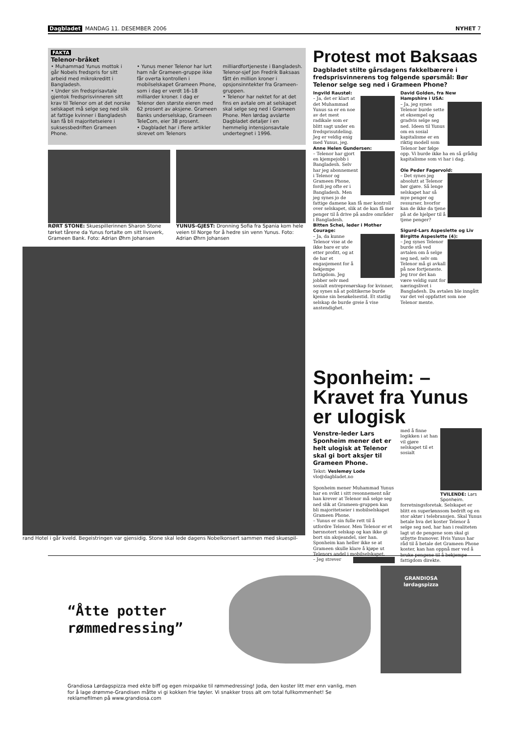Dagbladet MANDAG 11. DESEMBER 2006 NYHET 7
FAKTA
Telenor-bråket
• Muhammad Yunus mottok i går Nobels fredspris for sitt arbeid med mikrokreditt i Bangladesh.
• Under sin fredsprisavtale gjentok fredsprisvinneren sitt krav til Telenor om at det norske selskapet må selge seg ned slik at fattige kvinner i Bangladesh kan få bli majoritetseiere i suksessbedriften Grameen Phone.
• Yunus mener Telenor har lurt ham når Grameen-gruppe ikke får overta kontrollen i mobilselskapet Grameen Phone, som i dag er verdt 16-18 milliarder kroner. I dag er Telenor den største eieren med 62 prosent av aksjene. Grameen Banks underselskap, Grameen TeleCom, eier 38 prosent.
• Dagbladet har i flere artikler skrevet om Telenors milliardfortjeneste i Bangladesh. Telenor-sjef Jon Fredrik Baksaas fått én million kroner i opsjonsinntekter fra Grameen-gruppen.
• Telenor har nektet for at det fins en avtale om at selskapet skal selge seg ned i Grameen Phone. Men lørdag avslørte Dagbladet detaljer i en hemmelig intensjonsavtale undertegnet i 1996.
RØRT STONE: Skuespillerinnen Sharon Stone tørket tårene da Yunus fortalte om sitt livsverk, Grameen Bank. Foto: Adrian Øhrn Johansen
YUNUS-GJEST: Dronning Sofia fra Spania kom hele veien til Norge for å hedre sin venn Yunus. Foto: Adrian Øhrn Johansen
rand Hotel i går kveld. Begeistringen var gjensidig. Stone skal lede dagens Nobelkonsert sammen med skuespil-
Protest mot Baksaas
Dagbladet stilte gårsdagens fakkelbærere i fredsprisvinnerens tog følgende spørsmål: Bør Telenor selge seg ned i Grameen Phone?
Ingvild Raustøl:
– Ja, det er klart at det Muhammad Yunus sa er en noe av det mest radikale som er blitt sagt under en fredsprisutdeling. Jeg er veldig enig med Yunus, jeg.
Anne Helen Gundersen:
– Telenor har gjort en kjempejobb i Bangladesh. Selv har jeg abonnement i Telenor og Grameen Phone, fordi jeg ofte er i Bangladesh. Men jeg synes jo de fattige damene kan få mer kontroll over selskapet, slik at de kan få mer penger til å drive på andre områder i Bangladesh.
Bitten Schei, leder i Mother Courage:
– Ja, da kunne Telenor vise at de ikke bare er ute etter profitt, og at de har et engasjement for å bekjempe fattigdom. Jeg jobber selv med sosialt entreprenørskap for kvinner, og synes nå at politikerne burde kjenne sin besøkelsestid. Et statlig selskap de burde greie å vise anstendighet.
David Golden, fra New Hampshire i USA:
– Ja, jeg synes Telenor burde sette et eksempel og gradvis selge seg ned. Ideen til Yunus om en sosial kapitalisme er en riktig modell som Telenor bør følge opp. Vi burde ikke ha en så grådig kapitalisme som vi har i dag.
Ole Peder Fagervold:
– Det synes jeg absolutt at Telenor bør gjøre. Så lenge selskapet har så mye penger og ressurser, hvorfor kan de ikke da tjene på at de hjelper til å tjene penger?
Sigurd-Lars Aspeslette og Liv Birgitte Aspeslette (4):
– Jeg synes Telenor burde stå ved avtalen om å selge seg ned, selv om Telenor må gi avkall på noe fortjeneste. Jeg tror det kan være veldig sunt for næringslivet i Bangladesh. Da avtalen ble inngått var det vel oppfattet som noe Telenor mente.
Sponheim: – Kravet fra Yunus er ulogisk
Venstre-leder Lars Sponheim mener det er helt ulogisk at Telenor skal gi bort aksjer til Grameen Phone.
Tekst: Veslemøy Lode
vlo@dagbladet.no
Sponheim mener Muhammad Yunus har en svikt i sitt resonnement når han krever at Telenor må selge seg ned slik at Grameen-gruppen kan bli majoritetseier i mobilselskapet Grameen Phone.
– Yunus er sin fulle rett til å utfordre Telenor. Men Telenor er et børsnotert selskap og kan ikke gi bort sin aksjeandel, sier han.
Sponheim kan heller ikke se at Grameen skulle klare å kjøpe ut Telenors andel i mobilselskapet.
TVILENDE: Lars Sponheim. – Jeg strever med å finne logikken i at han vil gjøre selskapet til et sosialt forretningsforetak. Selskapet er blitt en superlønnsom bedrift og en stor aktør i telebransjen. Skal Yunus betale hva det koster Telenor å selge seg ned, har han i realiteten lagt ut de pengene som skal gi utbytte framover. Hvis Yunus har råd til å betale det Grameen Phone koster, kan han oppnå mer ved å bruke pengene til å bekjempe fattigdom direkte.
“Åtte potter rømmedressing”
GRANDIOSA
lørdagspizza
Grandiosa Lørdagspizza med ekte biff og egen mixpakke til rømmedressing! Joda, den koster litt mer enn vanlig, men for å lage drømme-Grandisen måtte vi gi kokken frie tøyler. Vi snakker tross alt om total fullkommenhet! Se reklamefilmen på www.grandiosa.com